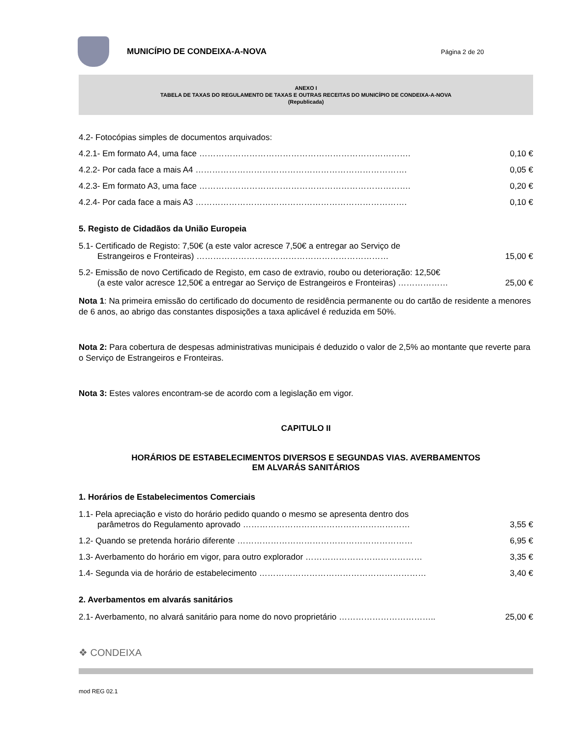MUNICÍPIO DE CONDEIXA-A-NOVA
Página 2 de 20
ANEXO I
TABELA DE TAXAS DO REGULAMENTO DE TAXAS E OUTRAS RECEITAS DO MUNICÍPIO DE CONDEIXA-A-NOVA
(Republicada)
4.2- Fotocópias simples de documentos arquivados:
4.2.1- Em formato A4, uma face …………………………………………………………………. 0,10 €
4.2.2- Por cada face a mais A4 …………………………………………………………………. 0,05 €
4.2.3- Em formato A3, uma face …………………………………………………………………. 0,20 €
4.2.4- Por cada face a mais A3 …………………………………………………………………. 0,10 €
5. Registo de Cidadãos da União Europeia
5.1- Certificado de Registo: 7,50€ (a este valor acresce 7,50€ a entregar ao Serviço de
Estrangeiros e Fronteiras) …………………………………………………………… 15,00 €
5.2- Emissão de novo Certificado de Registo, em caso de extravio, roubo ou deterioração: 12,50€
(a este valor acresce 12,50€ a entregar ao Serviço de Estrangeiros e Fronteiras) ……………… 25,00 €
Nota 1: Na primeira emissão do certificado do documento de residência permanente ou do cartão de residente a menores de 6 anos, ao abrigo das constantes disposições a taxa aplicável é reduzida em 50%.
Nota 2: Para cobertura de despesas administrativas municipais é deduzido o valor de 2,5% ao montante que reverte para o Serviço de Estrangeiros e Fronteiras.
Nota 3: Estes valores encontram-se de acordo com a legislação em vigor.
CAPITULO II
HORÁRIOS DE ESTABELECIMENTOS DIVERSOS E SEGUNDAS VIAS. AVERBAMENTOS
EM ALVARÁS SANITÁRIOS
1. Horários de Estabelecimentos Comerciais
1.1- Pela apreciação e visto do horário pedido quando o mesmo se apresenta dentro dos
parâmetros do Regulamento aprovado …………………………………………………… 3,55 €
1.2- Quando se pretenda horário diferente ……………………………………………………… 6,95 €
1.3- Averbamento do horário em vigor, para outro explorador …………………………………… 3,35 €
1.4- Segunda via de horário de estabelecimento …………………………………………………… 3,40 €
2. Averbamentos em alvarás sanitários
2.1- Averbamento, no alvará sanitário para nome do novo proprietário …………………………….. 25,00 €
❖ CONDEIXA
mod REG 02.1